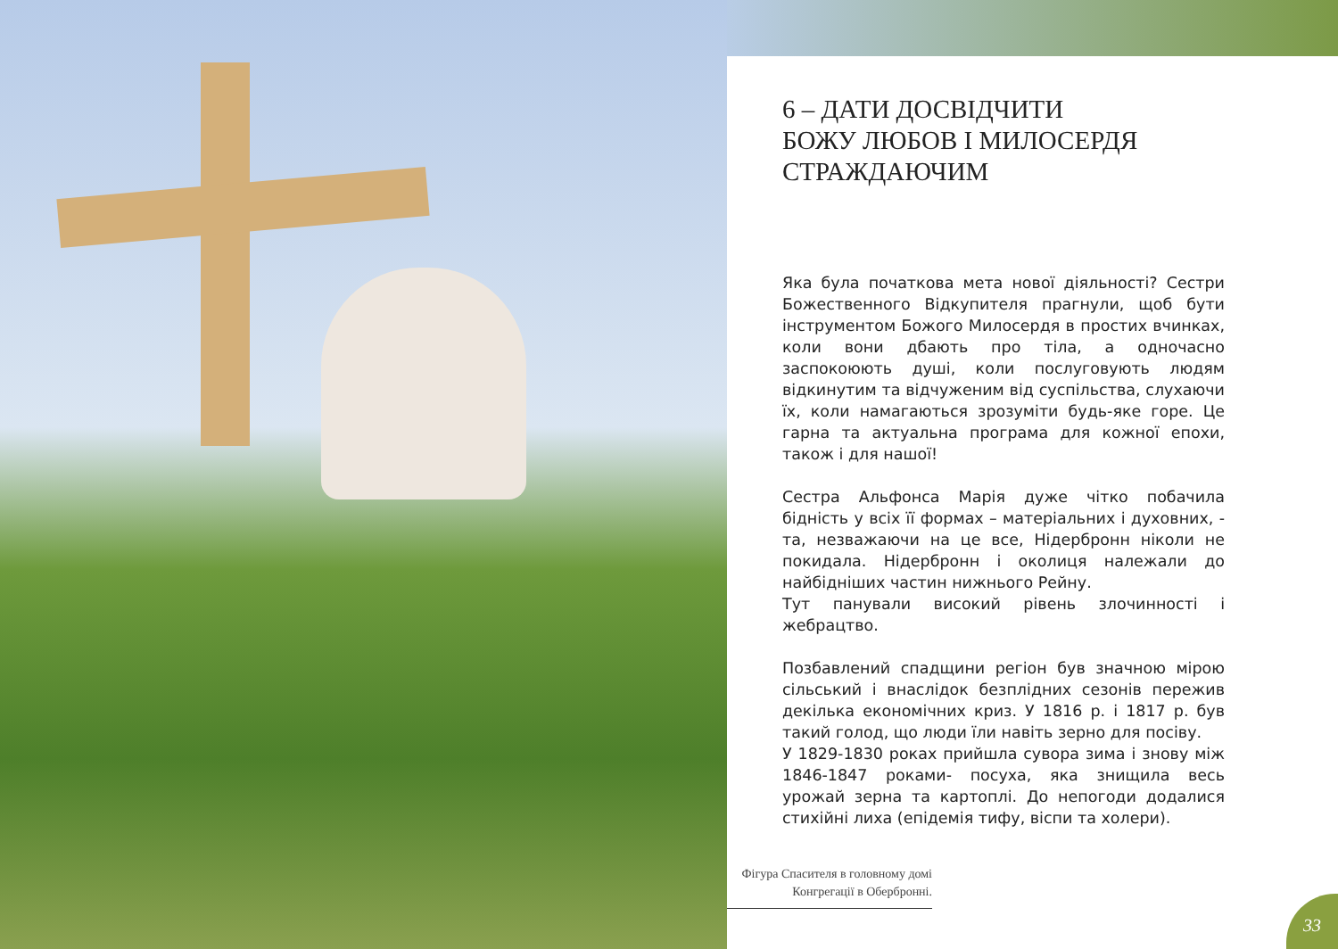6 – ДАТИ ДОСВІДЧИТИ
БОЖУ ЛЮБОВ І МИЛОСЕРДЯ
СТРАЖДАЮЧИМ
Яка була початкова мета нової діяльності? Сестри Божественного Відкупителя прагнули, щоб бути інструментом Божого Милосердя в простих вчинках, коли вони дбають про тіла, а одночасно заспокоюють душі, коли послуговують людям відкинутим та відчуженим від суспільства, слухаючи їх, коли намагаються зрозуміти будь-яке горе. Це гарна та актуальна програма для кожної епохи, також і для нашої!
Сестра Альфонса Марія дуже чітко побачила бідність у всіх її формах – матеріальних і духовних, - та, незважаючи на це все, Нідербронн ніколи не покидала. Нідербронн і околиця належали до найбідніших частин нижнього Рейну.
Тут панували високий рівень злочинності і жебрацтво.
Позбавлений спадщини регіон був значною мірою сільський і внаслідок безплідних сезонів пережив декілька економічних криз. У 1816 р. і 1817 р. був такий голод, що люди їли навіть зерно для посіву.
У 1829-1830 роках прийшла сувора зима і знову між 1846-1847 роками- посуха, яка знищила весь урожай зерна та картоплі. До непогоди додалися стихійні лиха (епідемія тифу, віспи та холери).
Фігура Спасителя в головному домі Конгрегації в Оберброннi.
33